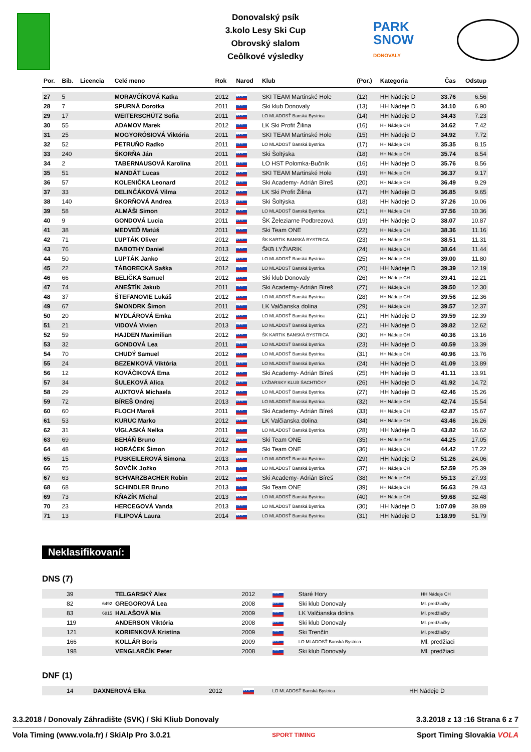Donovalský psík
3.kolo Lesy Ski Cup
Obrovský slalom
Ceôlkové výsledky
PARK
SNOW
DONOVALY
| Por. | Bib. | Licencia | Celé meno | Rok | Narod | Klub | (Por.) | Kategoria | Čas | Odstup |
| --- | --- | --- | --- | --- | --- | --- | --- | --- | --- | --- |
| 27 | 5 | | MORAVČÍKOVÁ Katka | 2012 | SVK | SKI TEAM Martinské Hole | (12) | HH Nádeje D | 33.76 | 6.56 |
| 28 | 7 | | SPURNÁ Dorotka | 2011 | SVK | Ski klub Donovaly | (13) | HH Nádeje D | 34.10 | 6.90 |
| 29 | 17 | | WEITERSCHÜTZ Sofia | 2011 | SVK | LO MLADOSŤ Banská Bystrica | (14) | HH Nádeje D | 34.43 | 7.23 |
| 30 | 55 | | ADAMOV Marek | 2012 | SVK | LK Ski Profit Žilina | (16) | HH Nádeje CH | 34.62 | 7.42 |
| 31 | 25 | | MOGYORÓSIOVÁ Viktória | 2011 | SVK | SKI TEAM Martinské Hole | (15) | HH Nádeje D | 34.92 | 7.72 |
| 32 | 52 | | PETRUŇO Radko | 2011 | SVK | LO MLADOSŤ Banská Bystrica | (17) | HH Nádeje CH | 35.35 | 8.15 |
| 33 | 240 | | ŠKORŇA Ján | 2011 | SVK | Ski Šoltýska | (18) | HH Nádeje CH | 35.74 | 8.54 |
| 34 | 2 | | TABERNAUSOVÁ Karolína | 2011 | SVK | LO HST Polomka-Bučník | (16) | HH Nádeje D | 35.76 | 8.56 |
| 35 | 51 | | MANDÁT Lucas | 2012 | SVK | SKI TEAM Martinské Hole | (19) | HH Nádeje CH | 36.37 | 9.17 |
| 36 | 57 | | KOLENIČKA Leonard | 2012 | SVK | Ski Academy- Adrián Bíreš | (20) | HH Nádeje CH | 36.49 | 9.29 |
| 37 | 33 | | DELINČÁKOVÁ Vilma | 2012 | SVK | LK Ski Profit Žilina | (17) | HH Nádeje D | 36.85 | 9.65 |
| 38 | 140 | | ŠKORŇOVÁ Andrea | 2013 | SVK | Ski Šoltýska | (18) | HH Nádeje D | 37.26 | 10.06 |
| 39 | 58 | | ALMÁŠI Simon | 2012 | SVK | LO MLADOSŤ Banská Bystrica | (21) | HH Nádeje CH | 37.56 | 10.36 |
| 40 | 9 | | GONDOVÁ Lucia | 2011 | SVK | ŠK Železiarne Podbrezová | (19) | HH Nádeje D | 38.07 | 10.87 |
| 41 | 38 | | MEDVEĎ Matúš | 2011 | SVK | Ski Team ONE | (22) | HH Nádeje CH | 38.36 | 11.16 |
| 42 | 71 | | ĽUPTÁK Oliver | 2012 | SVK | ŠK KARTIK BANSKÁ BYSTRICA | (23) | HH Nádeje CH | 38.51 | 11.31 |
| 43 | 76 | | BABOTHY Daniel | 2013 | SVK | ŠKB LYŽIARIK | (24) | HH Nádeje CH | 38.64 | 11.44 |
| 44 | 50 | | LUPTÁK Janko | 2012 | SVK | LO MLADOSŤ Banská Bystrica | (25) | HH Nádeje CH | 39.00 | 11.80 |
| 45 | 22 | | TÁBORECKÁ Saška | 2012 | SVK | LO MLADOSŤ Banská Bystrica | (20) | HH Nádeje D | 39.39 | 12.19 |
| 46 | 66 | | BELIČKA Samuel | 2012 | SVK | Ski klub Donovaly | (26) | HH Nádeje CH | 39.41 | 12.21 |
| 47 | 74 | | ANEŠTÍK Jakub | 2011 | SVK | Ski Academy- Adrián Bíreš | (27) | HH Nádeje CH | 39.50 | 12.30 |
| 48 | 37 | | ŠTEFANOVIE Lukáš | 2012 | SVK | LO MLADOSŤ Banská Bystrica | (28) | HH Nádeje CH | 39.56 | 12.36 |
| 49 | 67 | | ŠMONDRK Šimon | 2011 | SVK | LK Valčianska dolina | (29) | HH Nádeje CH | 39.57 | 12.37 |
| 50 | 20 | | MYDLÁROVÁ Emka | 2012 | SVK | LO MLADOSŤ Banská Bystrica | (21) | HH Nádeje D | 39.59 | 12.39 |
| 51 | 21 | | VIDOVÁ Vivien | 2013 | SVK | LO MLADOSŤ Banská Bystrica | (22) | HH Nádeje D | 39.82 | 12.62 |
| 52 | 59 | | HAJDEN Maximilian | 2012 | SVK | ŠK KARTIK BANSKÁ BYSTRICA | (30) | HH Nádeje CH | 40.36 | 13.16 |
| 53 | 32 | | GONDOVÁ Lea | 2011 | SVK | LO MLADOSŤ Banská Bystrica | (23) | HH Nádeje D | 40.59 | 13.39 |
| 54 | 70 | | CHUDÝ Samuel | 2012 | SVK | LO MLADOSŤ Banská Bystrica | (31) | HH Nádeje CH | 40.96 | 13.76 |
| 55 | 24 | | BEZEMKOVÁ Viktória | 2011 | SVK | LO MLADOSŤ Banská Bystrica | (24) | HH Nádeje D | 41.09 | 13.89 |
| 56 | 12 | | KOVÁČIKOVÁ Ema | 2012 | SVK | Ski Academy- Adrián Bíreš | (25) | HH Nádeje D | 41.11 | 13.91 |
| 57 | 34 | | ŠULEKOVÁ Alica | 2012 | SVK | LYŽIARSKY KLUB ŠACHTIČKY | (26) | HH Nádeje D | 41.92 | 14.72 |
| 58 | 29 | | AUXTOVÁ Michaela | 2012 | SVK | LO MLADOSŤ Banská Bystrica | (27) | HH Nádeje D | 42.46 | 15.26 |
| 59 | 72 | | BÍREŠ Ondrej | 2013 | SVK | LO MLADOSŤ Banská Bystrica | (32) | HH Nádeje CH | 42.74 | 15.54 |
| 60 | 60 | | FLOCH Maroš | 2011 | SVK | Ski Academy- Adrián Bíreš | (33) | HH Nádeje CH | 42.87 | 15.67 |
| 61 | 53 | | KURUC Marko | 2012 | SVK | LK Valčianska dolina | (34) | HH Nádeje CH | 43.46 | 16.26 |
| 62 | 31 | | VÍGLASKÁ Nelka | 2011 | SVK | LO MLADOSŤ Banská Bystrica | (28) | HH Nádeje D | 43.82 | 16.62 |
| 63 | 69 | | BEHÁŇ Bruno | 2012 | SVK | Ski Team ONE | (35) | HH Nádeje CH | 44.25 | 17.05 |
| 64 | 48 | | HORÁČEK Šimon | 2012 | SVK | Ski Team ONE | (36) | HH Nádeje CH | 44.42 | 17.22 |
| 65 | 15 | | PUSKEILEROVÁ Simona | 2013 | SVK | LO MLADOSŤ Banská Bystrica | (29) | HH Nádeje D | 51.26 | 24.06 |
| 66 | 75 | | ŠOVČÍK Jožko | 2013 | SVK | LO MLADOSŤ Banská Bystrica | (37) | HH Nádeje CH | 52.59 | 25.39 |
| 67 | 63 | | SCHVARZBACHER Robin | 2012 | SVK | Ski Academy- Adrián Bíreš | (38) | HH Nádeje CH | 55.13 | 27.93 |
| 68 | 68 | | SCHINDLER Bruno | 2013 | SVK | Ski Team ONE | (39) | HH Nádeje CH | 56.63 | 29.43 |
| 69 | 73 | | KŇAZÍK Michal | 2013 | SVK | LO MLADOSŤ Banská Bystrica | (40) | HH Nádeje CH | 59.68 | 32.48 |
| 70 | 23 | | HERCEGOVÁ Vanda | 2013 | SVK | LO MLADOSŤ Banská Bystrica | (30) | HH Nádeje D | 1:07.09 | 39.89 |
| 71 | 13 | | FILIPOVÁ Laura | 2014 | SVK | LO MLADOSŤ Banská Bystrica | (31) | HH Nádeje D | 1:18.99 | 51.79 |
Neklasifikovaní:
DNS (7)
| | 39 | | TELGARSKÝ Alex | 2012 | SVK | Staré Hory | HH Nádeje CH |
| | 82 | 6492 | GREGOROVÁ Lea | 2008 | SVK | Ski klub Donovaly | Ml. predžiačky |
| | 83 | 6815 | HALAŠOVÁ Mia | 2009 | SVK | LK Valčianska dolina | Ml. predžiačky |
| | 119 | | ANDERSON Viktória | 2008 | SVK | Ski klub Donovaly | Ml. predžiačky |
| | 121 | | KORIENKOVÁ Kristína | 2009 | SVK | Ski Trenčín | Ml. predžiačky |
| | 166 | | KOLLÁR Boris | 2009 | SVK | LO MLADOSŤ Banská Bystrica | Ml. predžiaci |
| | 198 | | VENGLARČÍK Peter | 2008 | SVK | Ski klub Donovaly | Ml. predžiaci |
DNF (1)
| | 14 | | DAXNEROVÁ Elka | 2012 | SVK | LO MLADOSŤ Banská Bystrica | HH Nádeje D |
3.3.2018 / Donovaly Záhradište (SVK) / Ski Kliub Donovaly 3.3.2018 z 13 :16 Strana 6 z 7
Vola Timing (www.vola.fr) / SkiAlp Pro 3.0.21 SPORT TIMING Sport Timing Slovakia VOLA